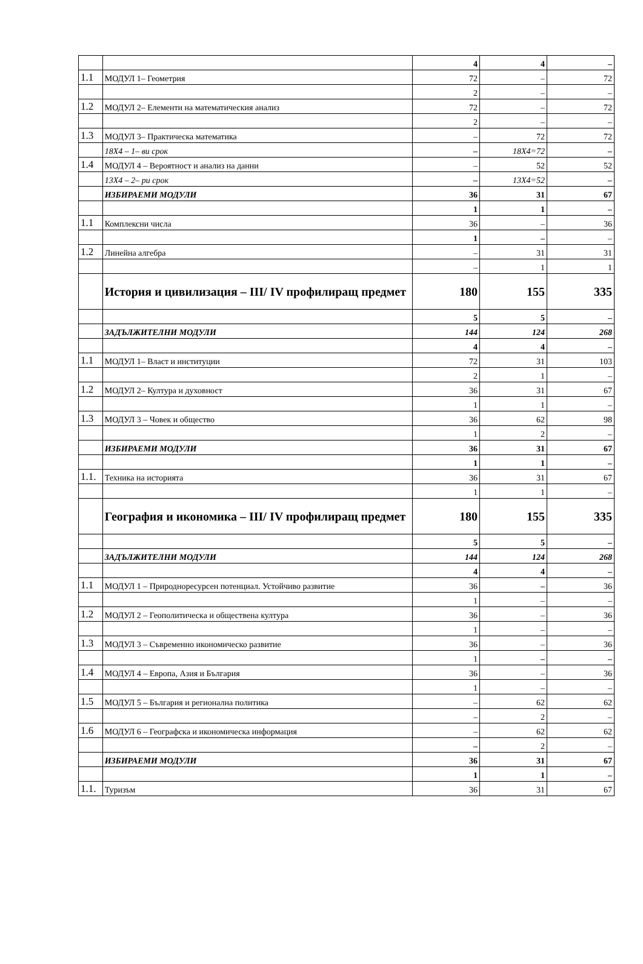| | | 4 | 4 | – |
| 1.1 | МОДУЛ 1– Геометрия | 72 | – | 72 |
| | | 2 | – | – |
| 1.2 | МОДУЛ 2– Елементи на математическия анализ | 72 | – | 72 |
| | | 2 | – | – |
| 1.3 | МОДУЛ 3– Практическа математика | – | 72 | 72 |
| | 18X4 – 1– ви срок | – | 18X4=72 | – |
| 1.4 | МОДУЛ 4 – Вероятност и анализ на данни | – | 52 | 52 |
| | 13X4 – 2– ри срок | – | 13X4=52 | – |
| | ИЗБИРАЕМИ МОДУЛИ | 36 | 31 | 67 |
| | | 1 | 1 | – |
| 1.1 | Комплексни числа | 36 | – | 36 |
| | | 1 | – | – |
| 1.2 | Линейна алгебра | – | 31 | 31 |
| | | – | 1 | 1 |
| | История и цивилизация – III/ IV профилиращ предмет | 180 | 155 | 335 |
| | | 5 | 5 | – |
| | ЗАДЪЛЖИТЕЛНИ МОДУЛИ | 144 | 124 | 268 |
| | | 4 | 4 | – |
| 1.1 | МОДУЛ 1– Власт и институции | 72 | 31 | 103 |
| | | 2 | 1 | – |
| 1.2 | МОДУЛ 2– Култура и духовност | 36 | 31 | 67 |
| | | 1 | 1 | – |
| 1.3 | МОДУЛ 3 – Човек и общество | 36 | 62 | 98 |
| | | 1 | 2 | – |
| | ИЗБИРАЕМИ МОДУЛИ | 36 | 31 | 67 |
| | | 1 | 1 | – |
| 1.1. | Техника на историята | 36 | 31 | 67 |
| | | 1 | 1 | – |
| | География и икономика – III/ IV профилиращ предмет | 180 | 155 | 335 |
| | | 5 | 5 | – |
| | ЗАДЪЛЖИТЕЛНИ МОДУЛИ | 144 | 124 | 268 |
| | | 4 | 4 | – |
| 1.1 | МОДУЛ 1 – Природноресурсен потенциал. Устойчиво развитие | 36 | – | 36 |
| | | 1 | – | – |
| 1.2 | МОДУЛ 2 – Геополитическа и обществена култура | 36 | – | 36 |
| | | 1 | – | – |
| 1.3 | МОДУЛ 3 – Съвременно икономическо развитие | 36 | – | 36 |
| | | 1 | – | – |
| 1.4 | МОДУЛ 4 – Европа, Азия и България | 36 | – | 36 |
| | | 1 | – | – |
| 1.5 | МОДУЛ 5 – България и регионална политика | – | 62 | 62 |
| | | – | 2 | – |
| 1.6 | МОДУЛ 6 – Географска и икономическа информация | – | 62 | 62 |
| | | – | 2 | – |
| | ИЗБИРАЕМИ МОДУЛИ | 36 | 31 | 67 |
| | | 1 | 1 | – |
| 1.1. | Туризъм | 36 | 31 | 67 |